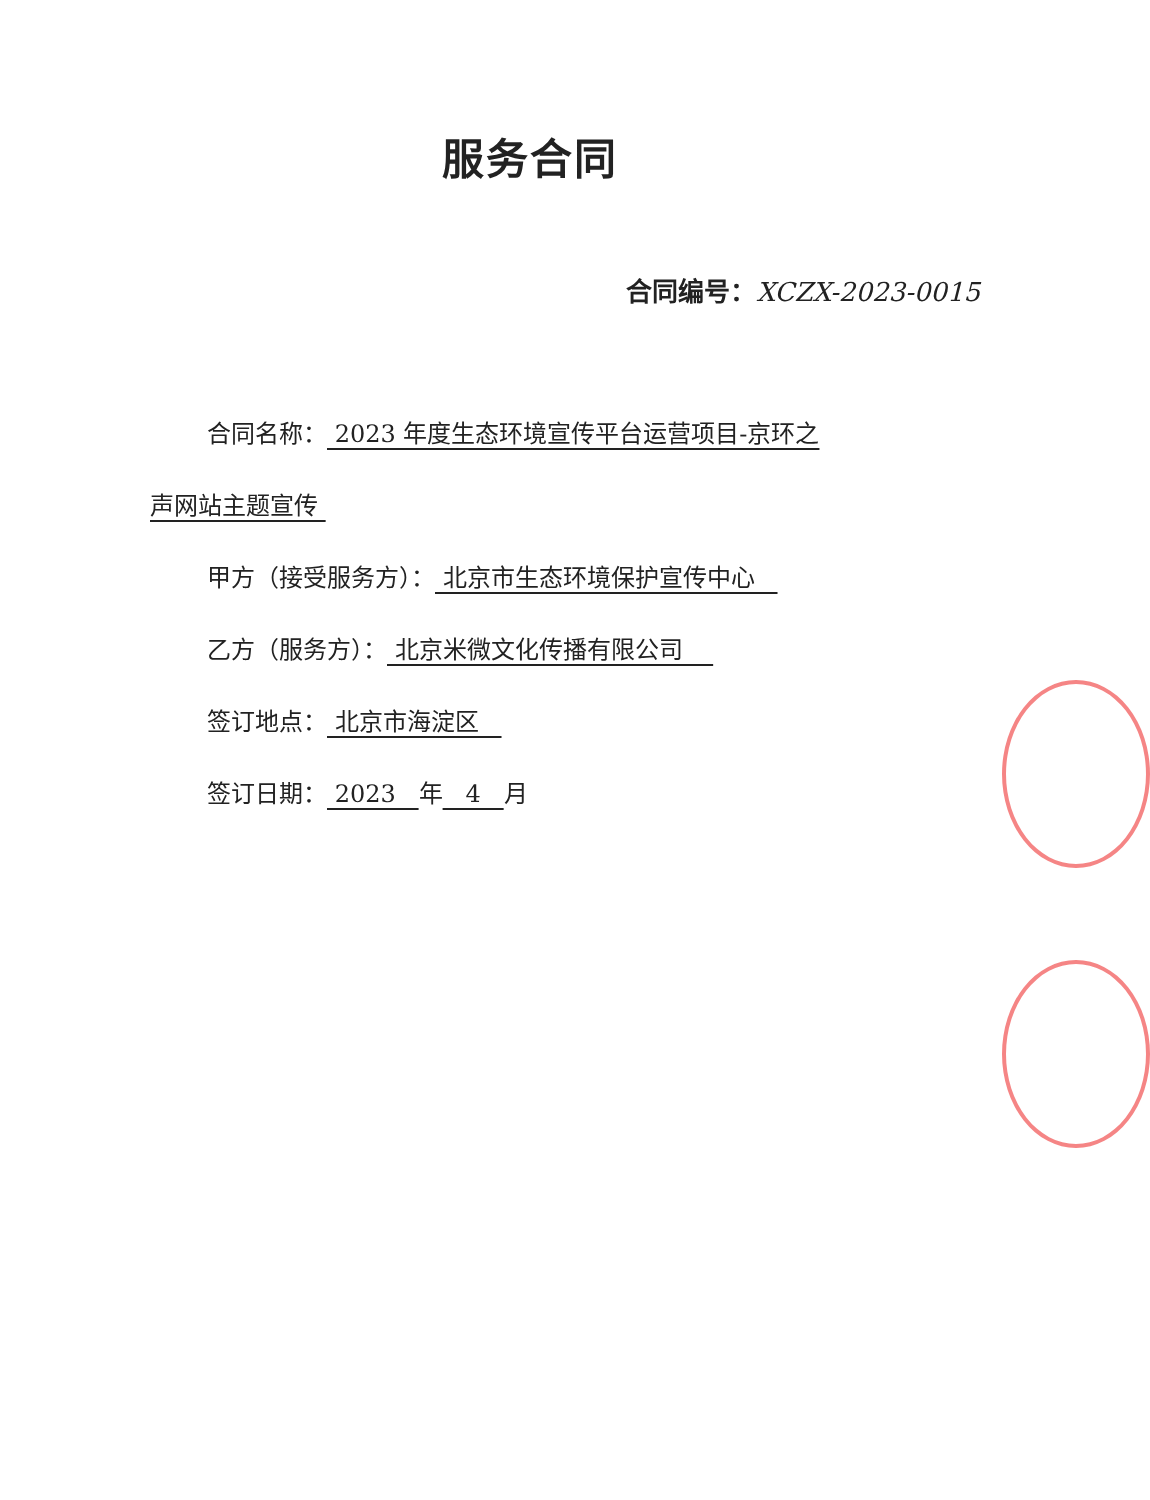服务合同
合同编号：XCZX-2023-0015
合同名称： 2023 年度生态环境宣传平台运营项目-京环之
声网站主题宣传
甲方（接受服务方）： 北京市生态环境保护宣传中心
乙方（服务方）： 北京米微文化传播有限公司
签订地点： 北京市海淀区
签订日期： 2023 年 4 月